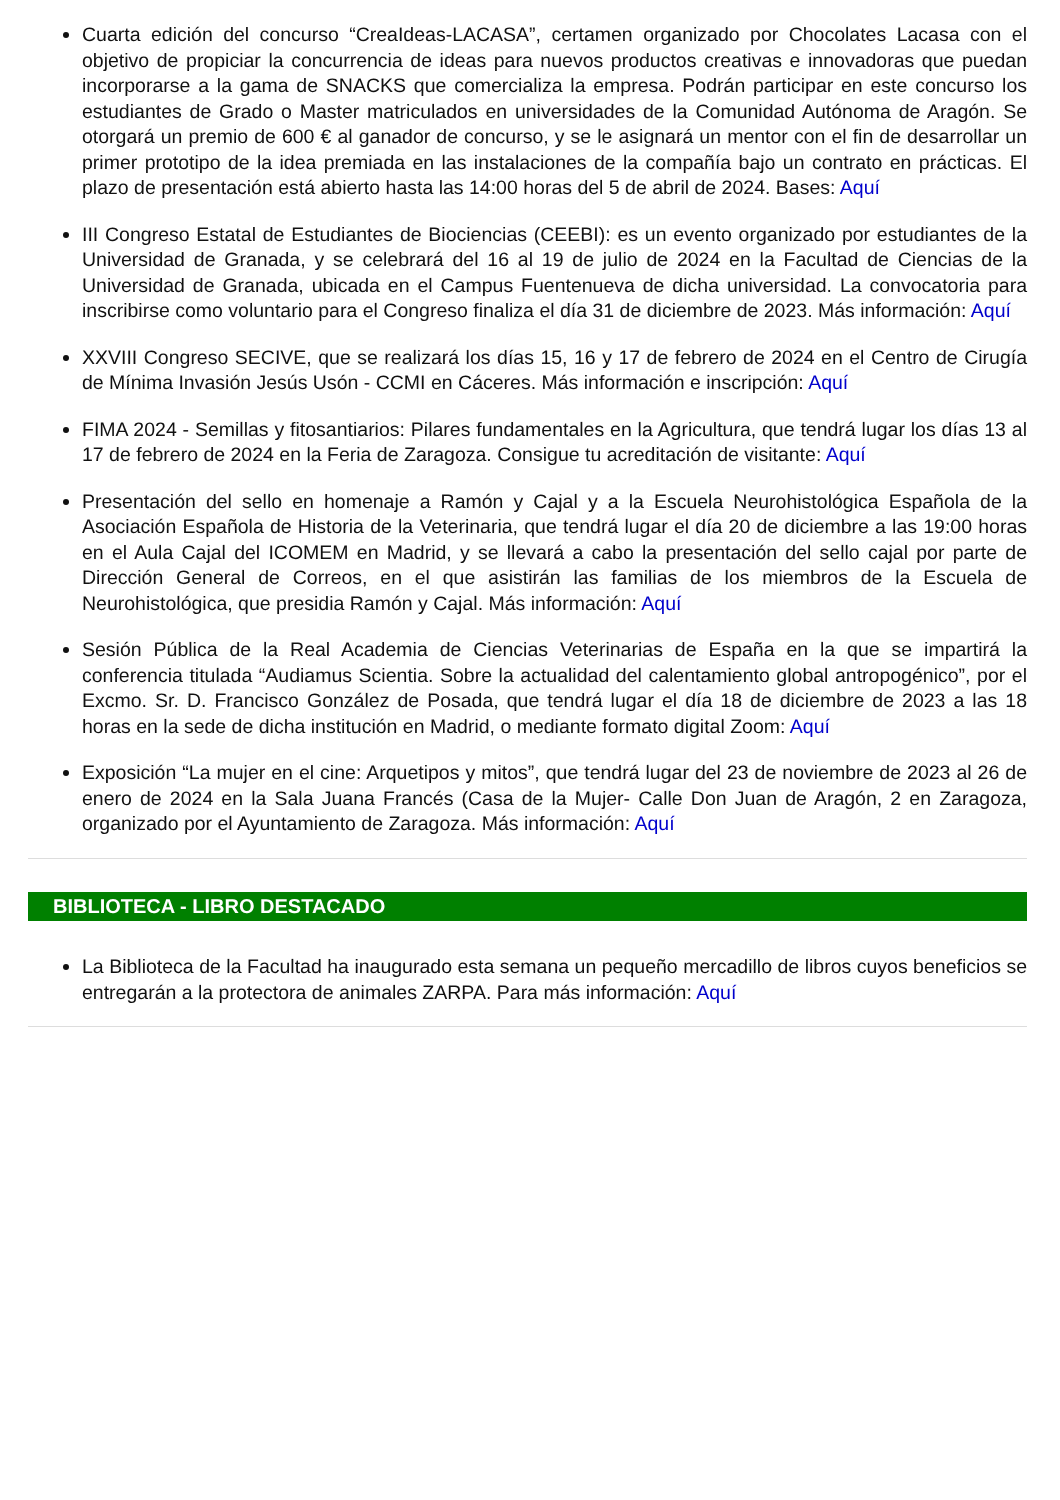Cuarta edición del concurso “CreaIdeas-LACASA”, certamen organizado por Chocolates Lacasa con el objetivo de propiciar la concurrencia de ideas para nuevos productos creativas e innovadoras que puedan incorporarse a la gama de SNACKS que comercializa la empresa. Podrán participar en este concurso los estudiantes de Grado o Master matriculados en universidades de la Comunidad Autónoma de Aragón. Se otorgará un premio de 600 € al ganador de concurso, y se le asignará un mentor con el fin de desarrollar un primer prototipo de la idea premiada en las instalaciones de la compañía bajo un contrato en prácticas. El plazo de presentación está abierto hasta las 14:00 horas del 5 de abril de 2024. Bases: Aquí
III Congreso Estatal de Estudiantes de Biociencias (CEEBI): es un evento organizado por estudiantes de la Universidad de Granada, y se celebrará del 16 al 19 de julio de 2024 en la Facultad de Ciencias de la Universidad de Granada, ubicada en el Campus Fuentenueva de dicha universidad. La convocatoria para inscribirse como voluntario para el Congreso finaliza el día 31 de diciembre de 2023. Más información: Aquí
XXVIII Congreso SECIVE, que se realizará los días 15, 16 y 17 de febrero de 2024 en el Centro de Cirugía de Mínima Invasión Jesús Usón - CCMI en Cáceres. Más información e inscripción: Aquí
FIMA 2024 - Semillas y fitosantiarios: Pilares fundamentales en la Agricultura, que tendrá lugar los días 13 al 17 de febrero de 2024 en la Feria de Zaragoza. Consigue tu acreditación de visitante: Aquí
Presentación del sello en homenaje a Ramón y Cajal y a la Escuela Neurohistológica Española de la Asociación Española de Historia de la Veterinaria, que tendrá lugar el día 20 de diciembre a las 19:00 horas en el Aula Cajal del ICOMEM en Madrid, y se llevará a cabo la presentación del sello cajal por parte de Dirección General de Correos, en el que asistirán las familias de los miembros de la Escuela de Neurohistológica, que presidia Ramón y Cajal. Más información: Aquí
Sesión Pública de la Real Academia de Ciencias Veterinarias de España en la que se impartirá la conferencia titulada “Audiamus Scientia. Sobre la actualidad del calentamiento global antropogénico”, por el Excmo. Sr. D. Francisco González de Posada, que tendrá lugar el día 18 de diciembre de 2023 a las 18 horas en la sede de dicha institución en Madrid, o mediante formato digital Zoom: Aquí
Exposición “La mujer en el cine: Arquetipos y mitos”, que tendrá lugar del 23 de noviembre de 2023 al 26 de enero de 2024 en la Sala Juana Francés (Casa de la Mujer- Calle Don Juan de Aragón, 2 en Zaragoza, organizado por el Ayuntamiento de Zaragoza. Más información: Aquí
BIBLIOTECA - LIBRO DESTACADO
La Biblioteca de la Facultad ha inaugurado esta semana un pequeño mercadillo de libros cuyos beneficios se entregarán a la protectora de animales ZARPA. Para más información: Aquí